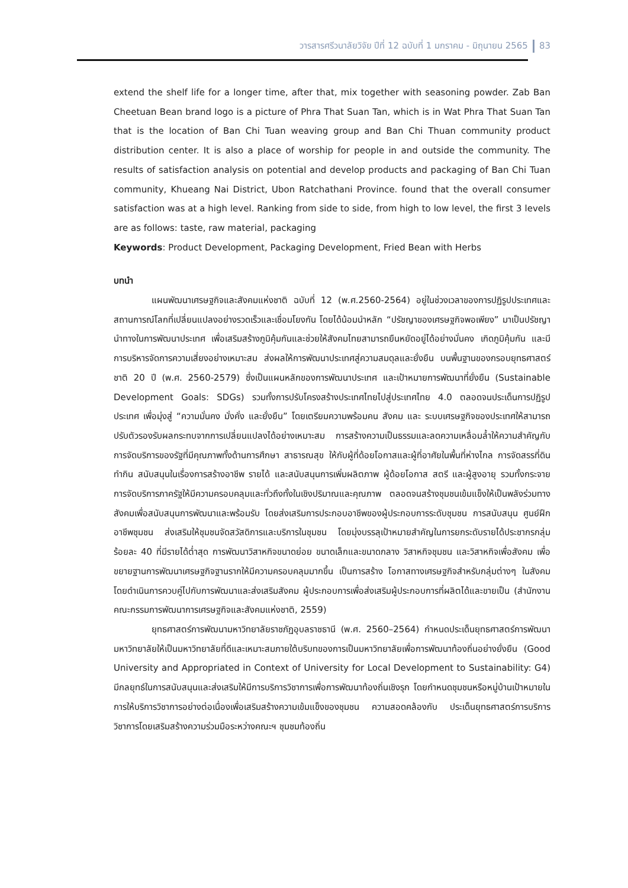วารสารศรีวนาลัยวิจัย ปีที่ 12 ฉบับที่ 1 มกราคม - มิถุนายน 2565 83
extend the shelf life for a longer time, after that, mix together with seasoning powder. Zab Ban Cheetuan Bean brand logo is a picture of Phra That Suan Tan, which is in Wat Phra That Suan Tan that is the location of Ban Chi Tuan weaving group and Ban Chi Thuan community product distribution center. It is also a place of worship for people in and outside the community. The results of satisfaction analysis on potential and develop products and packaging of Ban Chi Tuan community, Khueang Nai District, Ubon Ratchathani Province. found that the overall consumer satisfaction was at a high level. Ranking from side to side, from high to low level, the first 3 levels are as follows: taste, raw material, packaging
Keywords: Product Development, Packaging Development, Fried Bean with Herbs
บทนำ
แผนพัฒนาเศรษฐกิจและสังคมแห่งชาติ ฉบับที่ 12 (พ.ศ.2560-2564) อยู่ในช่วงเวลาของการปฏิรูปประเทศและสถานการณ์โลกที่เปลี่ยนแปลงอย่างรวดเร็วและเชื่อมโยงกัน โดยได้น้อมนำหลัก “ปรัชญาของเศรษฐกิจพอเพียง” มาเป็นปรัชญานำทางในการพัฒนาประเทศ เพื่อเสริมสร้างภูมิคุ้มกันและช่วยให้สังคมไทยสามารถยืนหยัดอยู่ได้อย่างมั่นคง เกิดภูมิคุ้มกัน และมีการบริหารจัดการความเสี่ยงอย่างเหมาะสม ส่งผลให้การพัฒนาประเทศสู่ความสมดุลและยั่งยืน บนพื้นฐานของกรอบยุทธศาสตร์ชาติ 20 ปี (พ.ศ. 2560-2579) ซึ่งเป็นแผนหลักของการพัฒนาประเทศ และเป้าหมายการพัฒนาที่ยั่งยืน (Sustainable Development Goals: SDGs) รวมทั้งการปรับโครงสร้างประเทศไทยไปสู่ประเทศไทย 4.0 ตลอดจนประเด็นการปฏิรูปประเทศ เพื่อมุ่งสู่ “ความมั่นคง มั่งคั่ง และยั่งยืน” โดยเตรียมความพร้อมคน สังคม และ ระบบเศรษฐกิจของประเทศให้สามารถปรับตัวรองรับผลกระทบจากการเปลี่ยนแปลงได้อย่างเหมาะสม การสร้างความเป็นธรรมและลดความเหลื่อมล้ำให้ความสำคัญกับการจัดบริการของรัฐที่มีคุณภาพทั้งด้านการศึกษา สาธารณสุข ให้กับผู้ที่ด้อยโอกาสและผู้ที่อาศัยในพื้นที่ห่างไกล การจัดสรรที่ดินทำกิน สนับสนุนในเรื่องการสร้างอาชีพ รายได้ และสนับสนุนการเพิ่มผลิตภาพ ผู้ด้อยโอกาส สตรี และผู้สูงอายุ รวมทั้งกระจายการจัดบริการภาครัฐให้มีความครอบคลุมและทั่วถึงทั้งในเชิงปริมาณและคุณภาพ ตลอดจนสร้างชุมชนเข้มแข็งให้เป็นพลังร่วมทางสังคมเพื่อสนับสนุนการพัฒนาและพร้อมรับ โดยส่งเสริมการประกอบอาชีพของผู้ประกอบการระดับชุมชน การสนับสนุน ศูนย์ฝึกอาชีพชุมชน ส่งเสริมให้ชุมชนจัดสวัสดิการและบริการในชุมชน โดยมุ่งบรรลุเป้าหมายสำคัญในการยกระดับรายได้ประชากรกลุ่ม ร้อยละ 40 ที่มีรายได้ต่ำสุด การพัฒนาวิสาหกิจขนาดย่อย ขนาดเล็กและขนาดกลาง วิสาหกิจชุมชน และวิสาหกิจเพื่อสังคม เพื่อขยายฐานการพัฒนาเศรษฐกิจฐานรากให้มีความครอบคลุมมากขึ้น เป็นการสร้าง โอกาสทางเศรษฐกิจสำหรับกลุ่มต่างๆ ในสังคม โดยดำเนินการควบคู่ไปกับการพัฒนาและส่งเสริมสังคม ผู้ประกอบการเพื่อส่งเสริมผู้ประกอบการที่ผลิตได้และขายเป็น (สำนักงานคณะกรรมการพัฒนาการเศรษฐกิจและสังคมแห่งชาติ, 2559)
ยุทธศาสตร์การพัฒนามหาวิทยาลัยราชภัฏอุบลราชธานี (พ.ศ. 2560–2564) กำหนดประเด็นยุทธศาสตร์การพัฒนามหาวิทยาลัยให้เป็นมหาวิทยาลัยที่ดีและเหมาะสมภายใต้บริบทของการเป็นมหาวิทยาลัยเพื่อการพัฒนาท้องถิ่นอย่างยั่งยืน (Good University and Appropriated in Context of University for Local Development to Sustainability: G4) มีกลยุทธ์ในการสนับสนุนและส่งเสริมให้มีการบริการวิชาการเพื่อการพัฒนาท้องถิ่นเชิงรุก โดยกำหนดชุมชนหรือหมู่บ้านเป้าหมายในการให้บริการวิชาการอย่างต่อเนื่องเพื่อเสริมสร้างความเข้มแข็งของชุมชน ความสอดคล้องกับ ประเด็นยุทธศาสตร์การบริการวิชาการโดยเสริมสร้างความร่วมมือระหว่างคณะฯ ชุมชมท้องถิ่น